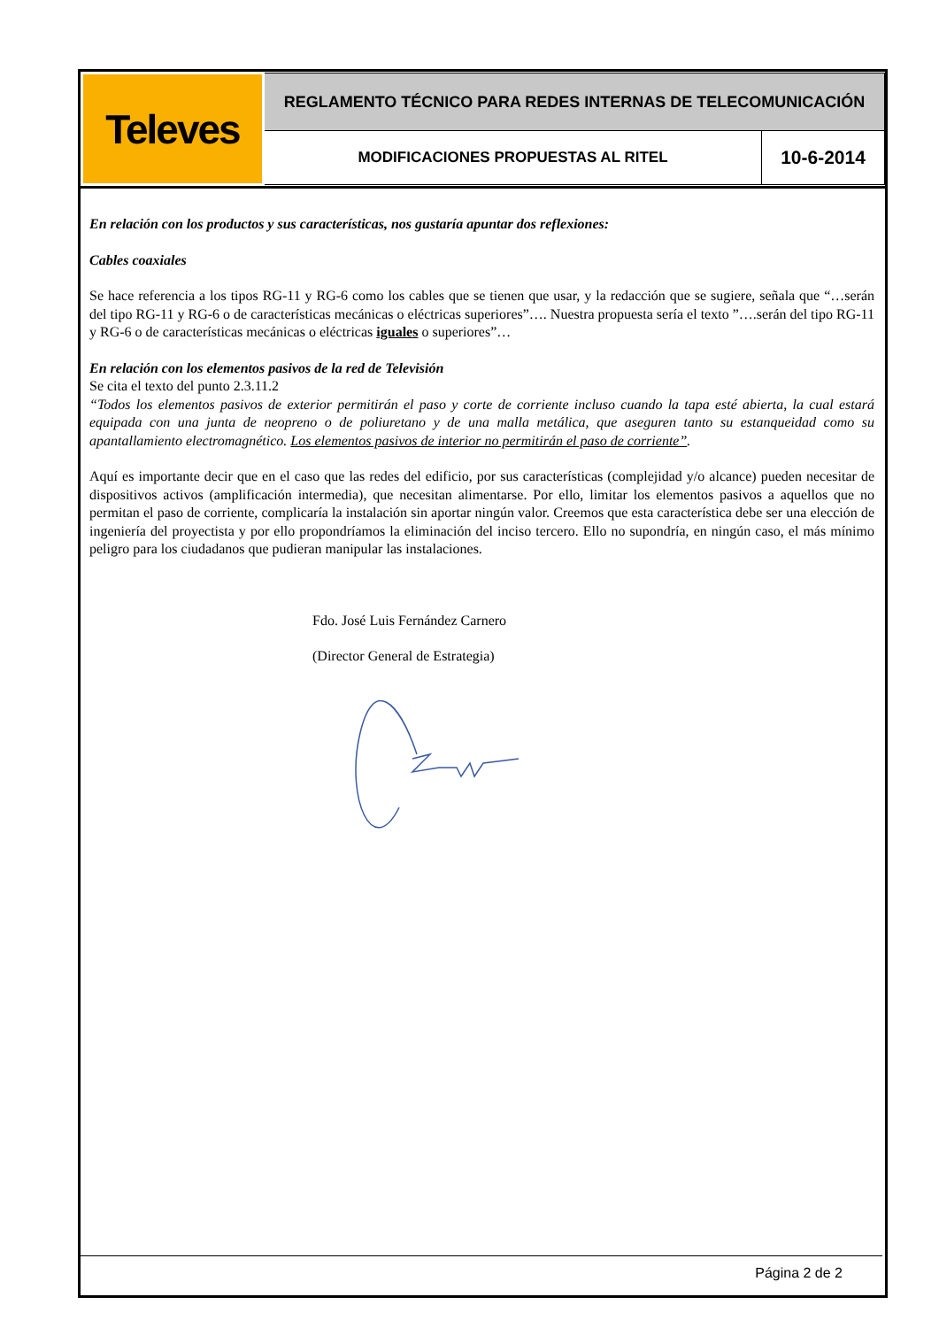| Televes | REGLAMENTO TÉCNICO PARA REDES INTERNAS DE TELECOMUNICACIÓN | |
| | MODIFICACIONES PROPUESTAS AL RITEL | 10-6-2014 |
En relación con los productos y sus características, nos gustaría apuntar dos reflexiones:
Cables coaxiales
Se hace referencia a los tipos RG-11 y RG-6 como los cables que se tienen que usar, y la redacción que se sugiere, señala que “…serán del tipo RG-11 y RG-6 o de características mecánicas o eléctricas superiores”…. Nuestra propuesta sería el texto ”….serán del tipo RG-11 y RG-6 o de características mecánicas o eléctricas iguales o superiores”…
En relación con los elementos pasivos de la red de Televisión
Se cita el texto del punto 2.3.11.2
“Todos los elementos pasivos de exterior permitirán el paso y corte de corriente incluso cuando la tapa esté abierta, la cual estará equipada con una junta de neopreno o de poliuretano y de una malla metálica, que aseguren tanto su estanqueidad como su apantallamiento electromagnético. Los elementos pasivos de interior no permitirán el paso de corriente”.
Aquí es importante decir que en el caso que las redes del edificio, por sus características (complejidad y/o alcance) pueden necesitar de dispositivos activos (amplificación intermedia), que necesitan alimentarse. Por ello, limitar los elementos pasivos a aquellos que no permitan el paso de corriente, complicaría la instalación sin aportar ningún valor. Creemos que esta característica debe ser una elección de ingeniería del proyectista y por ello propondríamos la eliminación del inciso tercero. Ello no supondría, en ningún caso, el más mínimo peligro para los ciudadanos que pudieran manipular las instalaciones.
Fdo. José Luis Fernández Carnero
(Director General de Estrategia)
Página 2 de 2